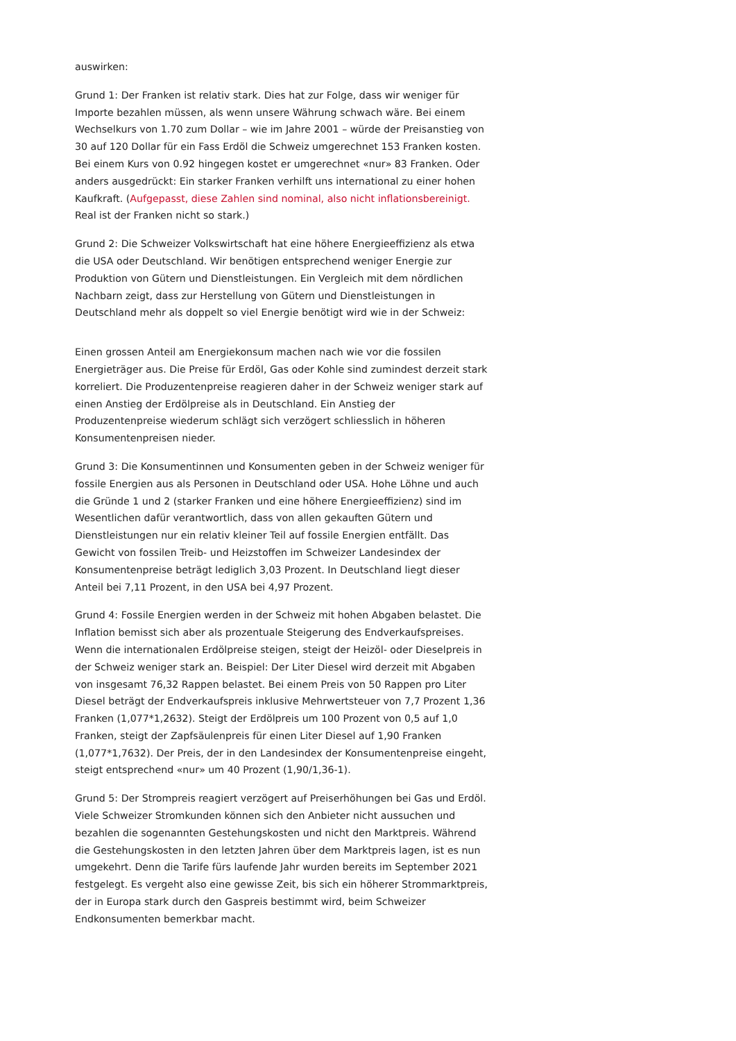auswirken:
Grund 1: Der Franken ist relativ stark. Dies hat zur Folge, dass wir weniger für Importe bezahlen müssen, als wenn unsere Währung schwach wäre. Bei einem Wechselkurs von 1.70 zum Dollar – wie im Jahre 2001 – würde der Preisanstieg von 30 auf 120 Dollar für ein Fass Erdöl die Schweiz umgerechnet 153 Franken kosten. Bei einem Kurs von 0.92 hingegen kostet er umgerechnet «nur» 83 Franken. Oder anders ausgedrückt: Ein starker Franken verhilft uns international zu einer hohen Kaufkraft. (Aufgepasst, diese Zahlen sind nominal, also nicht inflationsbereinigt. Real ist der Franken nicht so stark.)
Grund 2: Die Schweizer Volkswirtschaft hat eine höhere Energieeffizienz als etwa die USA oder Deutschland. Wir benötigen entsprechend weniger Energie zur Produktion von Gütern und Dienstleistungen. Ein Vergleich mit dem nördlichen Nachbarn zeigt, dass zur Herstellung von Gütern und Dienstleistungen in Deutschland mehr als doppelt so viel Energie benötigt wird wie in der Schweiz:
Einen grossen Anteil am Energiekonsum machen nach wie vor die fossilen Energieträger aus. Die Preise für Erdöl, Gas oder Kohle sind zumindest derzeit stark korreliert. Die Produzentenpreise reagieren daher in der Schweiz weniger stark auf einen Anstieg der Erdölpreise als in Deutschland. Ein Anstieg der Produzentenpreise wiederum schlägt sich verzögert schliesslich in höheren Konsumentenpreisen nieder.
Grund 3: Die Konsumentinnen und Konsumenten geben in der Schweiz weniger für fossile Energien aus als Personen in Deutschland oder USA. Hohe Löhne und auch die Gründe 1 und 2 (starker Franken und eine höhere Energieeffizienz) sind im Wesentlichen dafür verantwortlich, dass von allen gekauften Gütern und Dienstleistungen nur ein relativ kleiner Teil auf fossile Energien entfällt. Das Gewicht von fossilen Treib- und Heizstoffen im Schweizer Landesindex der Konsumentenpreise beträgt lediglich 3,03 Prozent. In Deutschland liegt dieser Anteil bei 7,11 Prozent, in den USA bei 4,97 Prozent.
Grund 4: Fossile Energien werden in der Schweiz mit hohen Abgaben belastet. Die Inflation bemisst sich aber als prozentuale Steigerung des Endverkaufspreises. Wenn die internationalen Erdölpreise steigen, steigt der Heizöl- oder Dieselpreis in der Schweiz weniger stark an. Beispiel: Der Liter Diesel wird derzeit mit Abgaben von insgesamt 76,32 Rappen belastet. Bei einem Preis von 50 Rappen pro Liter Diesel beträgt der Endverkaufspreis inklusive Mehrwertsteuer von 7,7 Prozent 1,36 Franken (1,077*1,2632). Steigt der Erdölpreis um 100 Prozent von 0,5 auf 1,0 Franken, steigt der Zapfsäulenpreis für einen Liter Diesel auf 1,90 Franken (1,077*1,7632). Der Preis, der in den Landesindex der Konsumentenpreise eingeht, steigt entsprechend «nur» um 40 Prozent (1,90/1,36-1).
Grund 5: Der Strompreis reagiert verzögert auf Preiserhöhungen bei Gas und Erdöl. Viele Schweizer Stromkunden können sich den Anbieter nicht aussuchen und bezahlen die sogenannten Gestehungskosten und nicht den Marktpreis. Während die Gestehungskosten in den letzten Jahren über dem Marktpreis lagen, ist es nun umgekehrt. Denn die Tarife fürs laufende Jahr wurden bereits im September 2021 festgelegt. Es vergeht also eine gewisse Zeit, bis sich ein höherer Strommarktpreis, der in Europa stark durch den Gaspreis bestimmt wird, beim Schweizer Endkonsumenten bemerkbar macht.